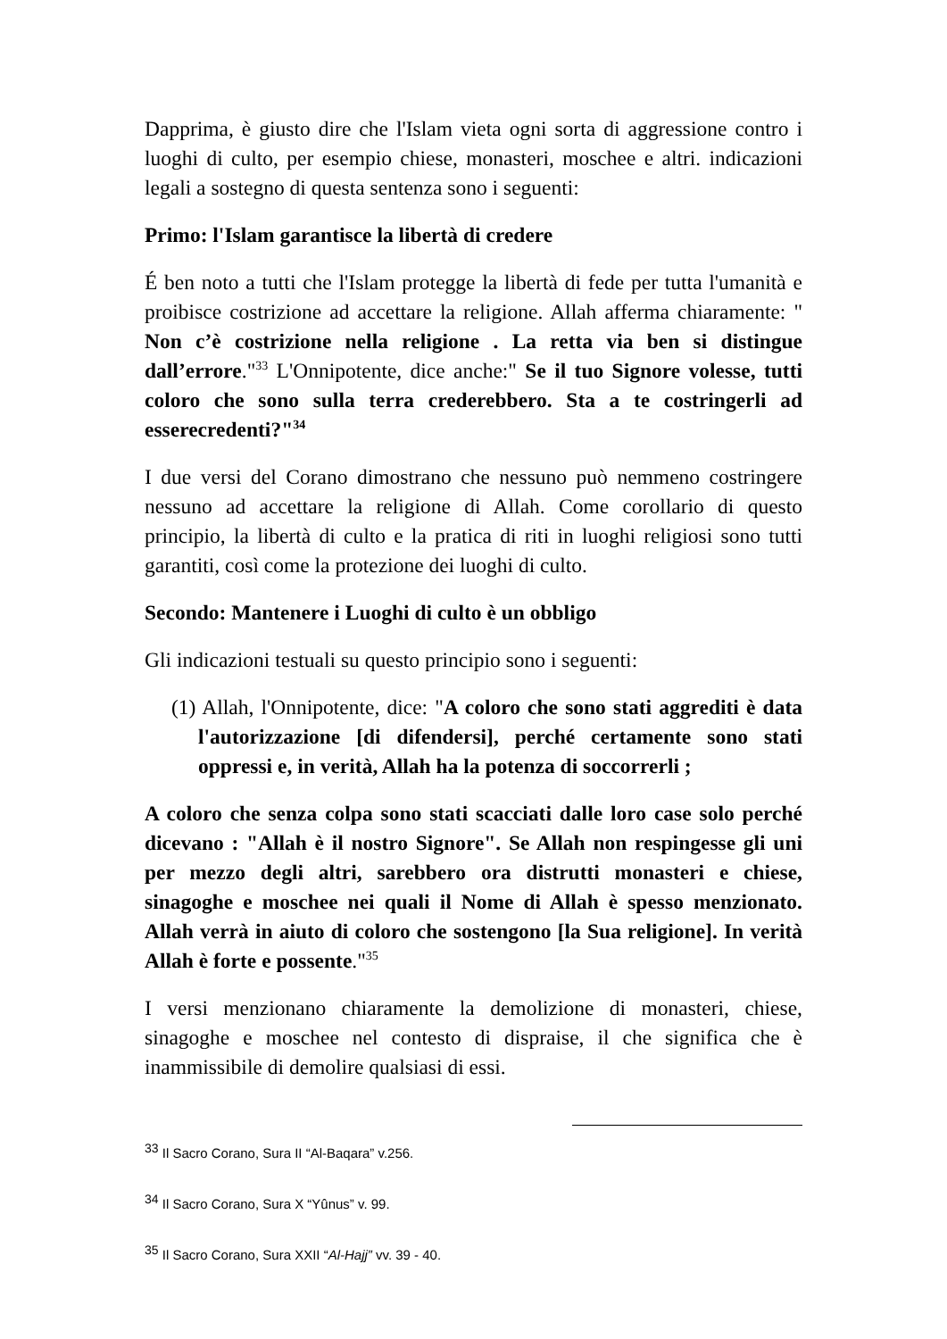Dapprima, è giusto dire che l'Islam vieta ogni sorta di aggressione contro i luoghi di culto, per esempio chiese, monasteri, moschee e altri. indicazioni legali a sostegno di questa sentenza sono i seguenti:
Primo: l'Islam garantisce la libertà di credere
É ben noto a tutti che l'Islam protegge la libertà di fede per tutta l'umanità e proibisce costrizione ad accettare la religione. Allah afferma chiaramente: " Non c’è costrizione nella religione . La retta via ben si distingue dall’errore."<sup>33</sup> L'Onnipotente, dice anche:" Se il tuo Signore volesse, tutti coloro che sono sulla terra crederebbero. Sta a te costringerli ad esserecredenti?"<sup>34</sup>
I due versi del Corano dimostrano che nessuno può nemmeno costringere nessuno ad accettare la religione di Allah. Come corollario di questo principio, la libertà di culto e la pratica di riti in luoghi religiosi sono tutti garantiti, così come la protezione dei luoghi di culto.
Secondo: Mantenere i Luoghi di culto è un obbligo
Gli indicazioni testuali su questo principio sono i seguenti:
(1) Allah, l'Onnipotente, dice: "A coloro che sono stati aggrediti è data l'autorizzazione [di difendersi], perché certamente sono stati oppressi e, in verità, Allah ha la potenza di soccorrerli ;
A coloro che senza colpa sono stati scacciati dalle loro case solo perché dicevano : "Allah è il nostro Signore". Se Allah non respingesse gli uni per mezzo degli altri, sarebbero ora distrutti monasteri e chiese, sinagoghe e moschee nei quali il Nome di Allah è spesso menzionato. Allah verrà in aiuto di coloro che sostengono [la Sua religione]. In verità Allah è forte e possente."<sup>35</sup>
I versi menzionano chiaramente la demolizione di monasteri, chiese, sinagoghe e moschee nel contesto di dispraise, il che significa che è inammissibile di demolire qualsiasi di essi.
<sup>33</sup> Il Sacro Corano, Sura II “Al-Baqara” v.256.
<sup>34</sup> Il Sacro Corano, Sura X “Yûnus” v. 99.
<sup>35</sup> Il Sacro Corano, Sura XXII “Al-Hajj” vv. 39 - 40.